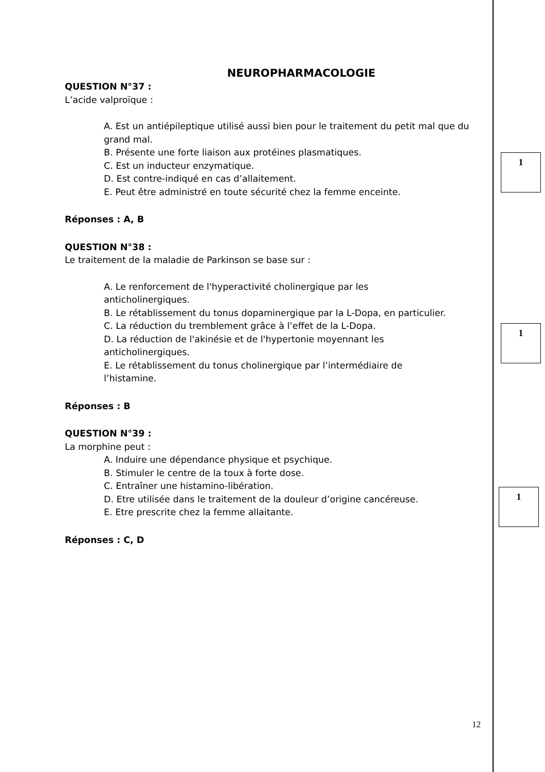NEUROPHARMACOLOGIE
QUESTION N°37 :
L’acide valproïque :
A. Est un antiépileptique utilisé aussi bien pour le traitement du petit mal que du grand mal.
B. Présente une forte liaison aux protéines plasmatiques.
C. Est un inducteur enzymatique.
D. Est contre-indiqué en cas d’allaitement.
E. Peut être administré en toute sécurité chez la femme enceinte.
Réponses : A, B
QUESTION N°38 :
Le traitement de la maladie de Parkinson se base sur :
A. Le renforcement de l'hyperactivité cholinergique par les
anticholinergiques.
B. Le rétablissement du tonus dopaminergique par la L-Dopa, en particulier.
C. La réduction du tremblement grâce à l’effet de la L-Dopa.
D. La réduction de l'akinésie et de l'hypertonie moyennant les
anticholinergiques.
E. Le rétablissement du tonus cholinergique par l’intermédiaire de
l’histamine.
Réponses : B
QUESTION N°39 :
La morphine peut :
A. Induire une dépendance physique et psychique.
B. Stimuler le centre de la toux à forte dose.
C. Entraîner une histamino-libération.
D. Etre utilisée dans le traitement de la douleur d’origine cancéreuse.
E. Etre prescrite chez la femme allaitante.
Réponses : C, D
1
1
1
12